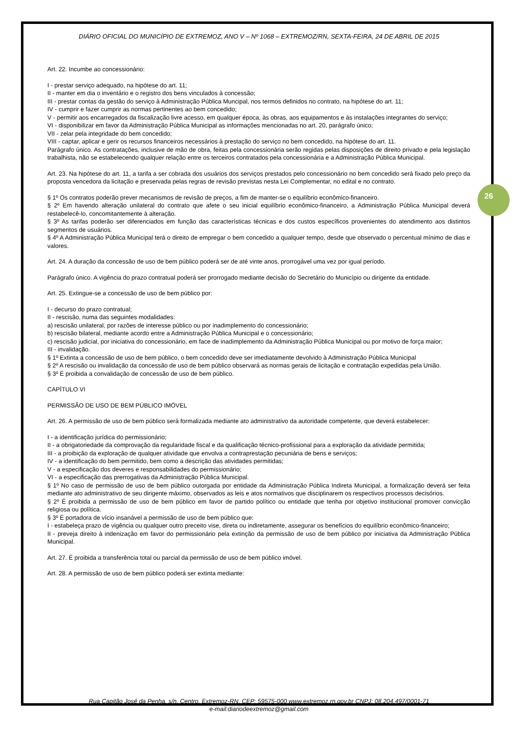26
DIÁRIO OFICIAL DO MUNICÍPIO DE EXTREMOZ, ANO V – Nº 1068 – EXTREMOZ/RN, SEXTA-FEIRA, 24 DE ABRIL DE 2015
Art. 22. Incumbe ao concessionário:
I - prestar serviço adequado, na hipótese do art. 11;
II - manter em dia o inventário e o registro dos bens vinculados à concessão;
III - prestar contas da gestão do serviço à Administração Pública Muncipal, nos termos definidos no contrato, na hipótese do art. 11;
IV - cumprir e fazer cumprir as normas pertinentes ao bem concedido;
V - permitir aos encarregados da fiscalização livre acesso, em qualquer época, às obras, aos equipamentos e às instalações integrantes do serviço;
VI - disponibilizar em favor da Administração Pública Municipal as informações mencionadas no art. 20, parágrafo único;
VII - zelar pela integridade do bem concedido;
VIII - captar, aplicar e gerir os recursos financeiros necessários à prestação do serviço no bem concedido, na hipótese do art. 11.
Parágrafo único. As contratações, inclusive de mão de obra, feitas pela concessionária serão regidas pelas disposições de direito privado e pela legislação trabalhista, não se estabelecendo qualquer relação entre os terceiros contratados pela concessionária e a Administração Pública Municipal.
Art. 23. Na hipótese do art. 11, a tarifa a ser cobrada dos usuários dos serviços prestados pelo concessionário no bem concedido será fixado pelo preço da proposta vencedora da licitação e preservada pelas regras de revisão previstas nesta Lei Complementar, no edital e no contrato.
§ 1º Os contratos poderão prever mecanismos de revisão de preços, a fim de manter-se o equilíbrio econômico-financeiro.
§ 2º Em havendo alteração unilateral do contrato que afete o seu inicial equilíbrio econômico-financeiro, a Administração Pública Municipal deverá restabelecê-lo, concomitantemente à alteração.
§ 3º As tarifas poderão ser diferenciados em função das características técnicas e dos custos específicos provenientes do atendimento aos distintos segmentos de usuários.
§ 4º A Administração Pública Municipal terá o direito de empregar o bem concedido a qualquer tempo, desde que observado o percentual mínimo de dias e valores.
Art. 24. A duração da concessão de uso de bem público poderá ser de até vinte anos, prorrogável uma vez por igual período.
Parágrafo único. A vigência do prazo contratual poderá ser prorrogado mediante decisão do Secretário do Município ou dirigente da entidade.
Art. 25. Extingue-se a concessão de uso de bem público por:
I - decurso do prazo contratual;
II - rescisão, numa das seguintes modalidades:
a) rescisão unilateral, por razões de interesse público ou por inadimplemento do concessionário;
b) rescisão bilateral, mediante acordo entre a Administração Pública Municipal e o concessionário;
c) rescisão judicial, por iniciativa do concessionário, em face de inadimplemento da Administração Pública Municipal ou por motivo de força maior;
III - invalidação.
§ 1º Extinta a concessão de uso de bem público, o bem concedido deve ser imediatamente devolvido à Administração Pública Municipal
§ 2º A rescisão ou invalidação da concessão de uso de bem público observará as normas gerais de licitação e contratação expedidas pela União.
§ 3º É proibida a convalidação de concessão de uso de bem público.
CAPÍTULO VI
PERMISSÃO DE USO DE BEM PÚBLICO IMÓVEL
Art. 26. A permissão de uso de bem público será formalizada mediante ato administrativo da autoridade competente, que deverá estabelecer:
I - a identificação jurídica do permissionário;
II - a obrigatoriedade da comprovação da regularidade fiscal e da qualificação técnico-profissional para a exploração da atividade permitida;
III - a proibição da exploração de qualquer atividade que envolva a contraprestação pecuniária de bens e serviços;
IV - a identificação do bem permitido, bem como a descrição das atividades permitidas;
V - a especificação dos deveres e responsabilidades do permissionário;
VI - a especificação das prerrogativas da Administração Pública Municipal.
§ 1º No caso de permissão de uso de bem público outorgada por entidade da Administração Pública Indireta Municipal, a formalização deverá ser feita mediante ato administrativo de seu dirigente máximo, observados as leis e atos normativos que disciplinarem os respectivos processos decisórios.
§ 2º É proibida a permissão de uso de bem público em favor de partido político ou entidade que tenha por objetivo institucional promover convicção religiosa ou política.
§ 3º É portadora de vício insanável a permissão de uso de bem público que:
I - estabeleça prazo de vigência ou qualquer outro preceito vise, direta ou indiretamente, assegurar os benefícios do equilíbrio econômico-financeiro;
II - preveja direito à indenização em favor do permissionário pela extinção da permissão de uso de bem público por iniciativa da Administração Pública Municipal.
Art. 27. É proibida a transferência total ou parcial da permissão de uso de bem público imóvel.
Art. 28. A permissão de uso de bem público poderá ser extinta mediante:
Rua Capitão José da Penha, s/n, Centro, Extremoz-RN, CEP: 59575-000 www.extremoz.rn.gov.br CNPJ: 08.204.497/0001-71
e-mail:diariodeextremoz@gmail.com